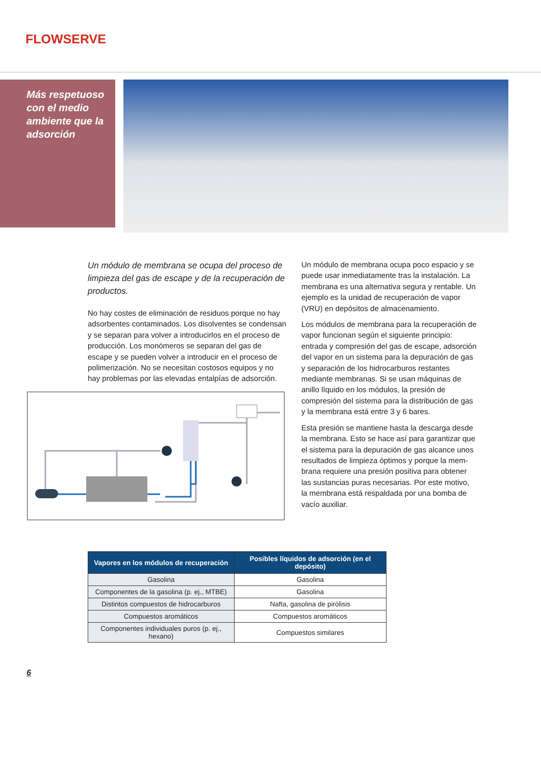FLOWSERVE
Más respetuoso
con el medio
ambiente que la
adsorción
Un módulo de membrana se ocupa del proceso de limpieza del gas de escape y de la recuperación de productos.
No hay costes de eliminación de residuos porque no hay adsorbentes contaminados. Los disolventes se condensan y se separan para volver a introducirlos en el proceso de producción. Los monómeros se separan del gas de escape y se pueden volver a introducir en el proceso de polimerización. No se necesitan costosos equipos y no hay problemas por las elevadas entalpías de adsorción.
Un módulo de membrana ocupa poco espacio y se puede usar inmediatamente tras la instalación. La membrana es una alternativa segura y rentable. Un ejemplo es la unidad de recuperación de vapor (VRU) en depósitos de almacenamiento.
Los módulos de membrana para la recuperación de vapor funcionan según el siguiente principio: entrada y compresión del gas de escape, adsorción del vapor en un sistema para la depuración de gas y separación de los hidrocarburos restantes mediante membranas. Si se usan máquinas de anillo líquido en los módulos, la presión de compresión del sistema para la distribución de gas y la membrana está entre 3 y 6 bares.
Esta presión se mantiene hasta la descarga desde la membrana. Esto se hace así para garantizar que el sistema para la depuración de gas alcance unos resultados de limpieza óptimos y porque la mem-brana requiere una presión positiva para obtener las sustancias puras necesarias. Por este motivo, la membrana está respaldada por una bomba de vacío auxiliar.
| Vapores en los módulos de recuperación | Posibles líquidos de adsorción (en el depósito) |
| --- | --- |
| Gasolina | Gasolina |
| Componentes de la gasolina (p. ej., MTBE) | Gasolina |
| Distintos compuestos de hidrocarburos | Nafta, gasolina de pirólisis |
| Compuestos aromáticos | Compuestos aromáticos |
| Componentes individuales puros (p. ej., hexano) | Compuestos similares |
6